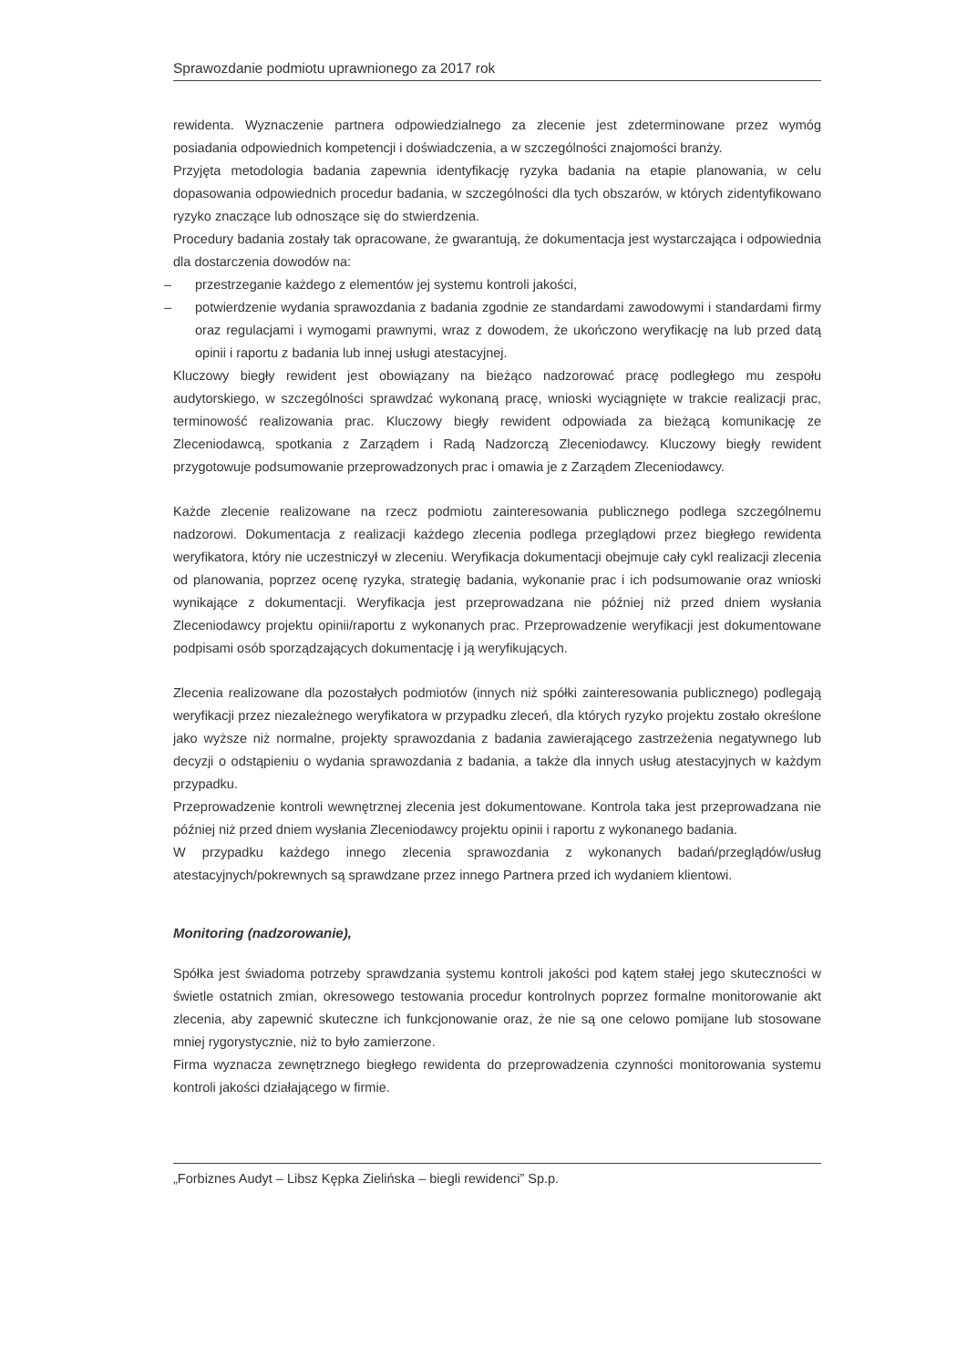Sprawozdanie podmiotu uprawnionego za 2017 rok
rewidenta. Wyznaczenie partnera odpowiedzialnego za zlecenie jest zdeterminowane przez wymóg posiadania odpowiednich kompetencji i doświadczenia, a w szczególności znajomości branży.
Przyjęta metodologia badania zapewnia identyfikację ryzyka badania na etapie planowania, w celu dopasowania odpowiednich procedur badania, w szczególności dla tych obszarów, w których zidentyfikowano ryzyko znaczące lub odnoszące się do stwierdzenia.
Procedury badania zostały tak opracowane, że gwarantują, że dokumentacja jest wystarczająca i odpowiednia dla dostarczenia dowodów na:
– przestrzeganie każdego z elementów jej systemu kontroli jakości,
– potwierdzenie wydania sprawozdania z badania zgodnie ze standardami zawodowymi i standardami firmy oraz regulacjami i wymogami prawnymi, wraz z dowodem, że ukończono weryfikację na lub przed datą opinii i raportu z badania lub innej usługi atestacyjnej.
Kluczowy biegły rewident jest obowiązany na bieżąco nadzorować pracę podległego mu zespołu audytorskiego, w szczególności sprawdzać wykonaną pracę, wnioski wyciągnięte w trakcie realizacji prac, terminowość realizowania prac. Kluczowy biegły rewident odpowiada za bieżącą komunikację ze Zleceniodawcą, spotkania z Zarządem i Radą Nadzorczą Zleceniodawcy. Kluczowy biegły rewident przygotowuje podsumowanie przeprowadzonych prac i omawia je z Zarządem Zleceniodawcy.
Każde zlecenie realizowane na rzecz podmiotu zainteresowania publicznego podlega szczególnemu nadzorowi. Dokumentacja z realizacji każdego zlecenia podlega przeglądowi przez biegłego rewidenta weryfikatora, który nie uczestniczył w zleceniu. Weryfikacja dokumentacji obejmuje cały cykl realizacji zlecenia od planowania, poprzez ocenę ryzyka, strategię badania, wykonanie prac i ich podsumowanie oraz wnioski wynikające z dokumentacji. Weryfikacja jest przeprowadzana nie później niż przed dniem wysłania Zleceniodawcy projektu opinii/raportu z wykonanych prac. Przeprowadzenie weryfikacji jest dokumentowane podpisami osób sporządzających dokumentację i ją weryfikujących.
Zlecenia realizowane dla pozostałych podmiotów (innych niż spółki zainteresowania publicznego) podlegają weryfikacji przez niezależnego weryfikatora w przypadku zleceń, dla których ryzyko projektu zostało określone jako wyższe niż normalne, projekty sprawozdania z badania zawierającego zastrzeżenia negatywnego lub decyzji o odstąpieniu o wydania sprawozdania z badania, a także dla innych usług atestacyjnych w każdym przypadku.
Przeprowadzenie kontroli wewnętrznej zlecenia jest dokumentowane. Kontrola taka jest przeprowadzana nie później niż przed dniem wysłania Zleceniodawcy projektu opinii i raportu z wykonanego badania.
W przypadku każdego innego zlecenia sprawozdania z wykonanych badań/przeglądów/usług atestacyjnych/pokrewnych są sprawdzane przez innego Partnera przed ich wydaniem klientowi.
Monitoring (nadzorowanie),
Spółka jest świadoma potrzeby sprawdzania systemu kontroli jakości pod kątem stałej jego skuteczności w świetle ostatnich zmian, okresowego testowania procedur kontrolnych poprzez formalne monitorowanie akt zlecenia, aby zapewnić skuteczne ich funkcjonowanie oraz, że nie są one celowo pomijane lub stosowane mniej rygorystycznie, niż to było zamierzone.
Firma wyznacza zewnętrznego biegłego rewidenta do przeprowadzenia czynności monitorowania systemu kontroli jakości działającego w firmie.
„Forbiznes Audyt – Libsz Kępka Zielińska – biegli rewidenci” Sp.p.